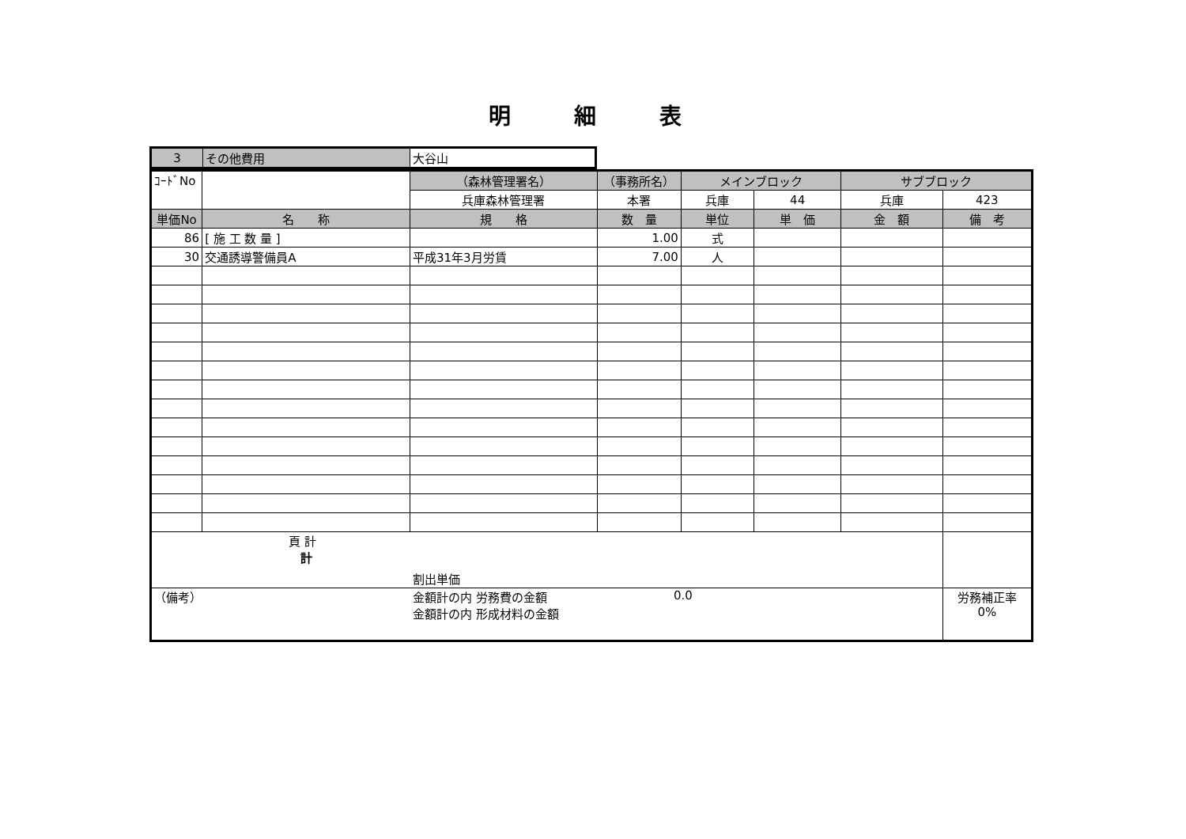明細表
| 3 | その他費用 | 大谷山 |
| ｺｰﾄﾞNo | | （森林管理署名） | （事務所名） | メインブロック | | サブブロック | |
| | | 兵庫森林管理署 | 本署 | 兵庫 | 44 | 兵庫 | 423 |
| 単価No | 名 称 | 規 格 | 数 量 | 単位 | 単 価 | 金 額 | 備 考 |
| 86 | [ 施 工 数 量 ] | | 1.00 | 式 | | | |
| 30 | 交通誘導警備員A | 平成31年3月労賃 | 7.00 | 人 | | | |
| 頁 計 計 割出単価 | | | | | | | |
| （備考） 金額計の内 労務費の金額 金額計の内 形成材料の金額 0.0 | | | | | | | 労務補正率 0% |